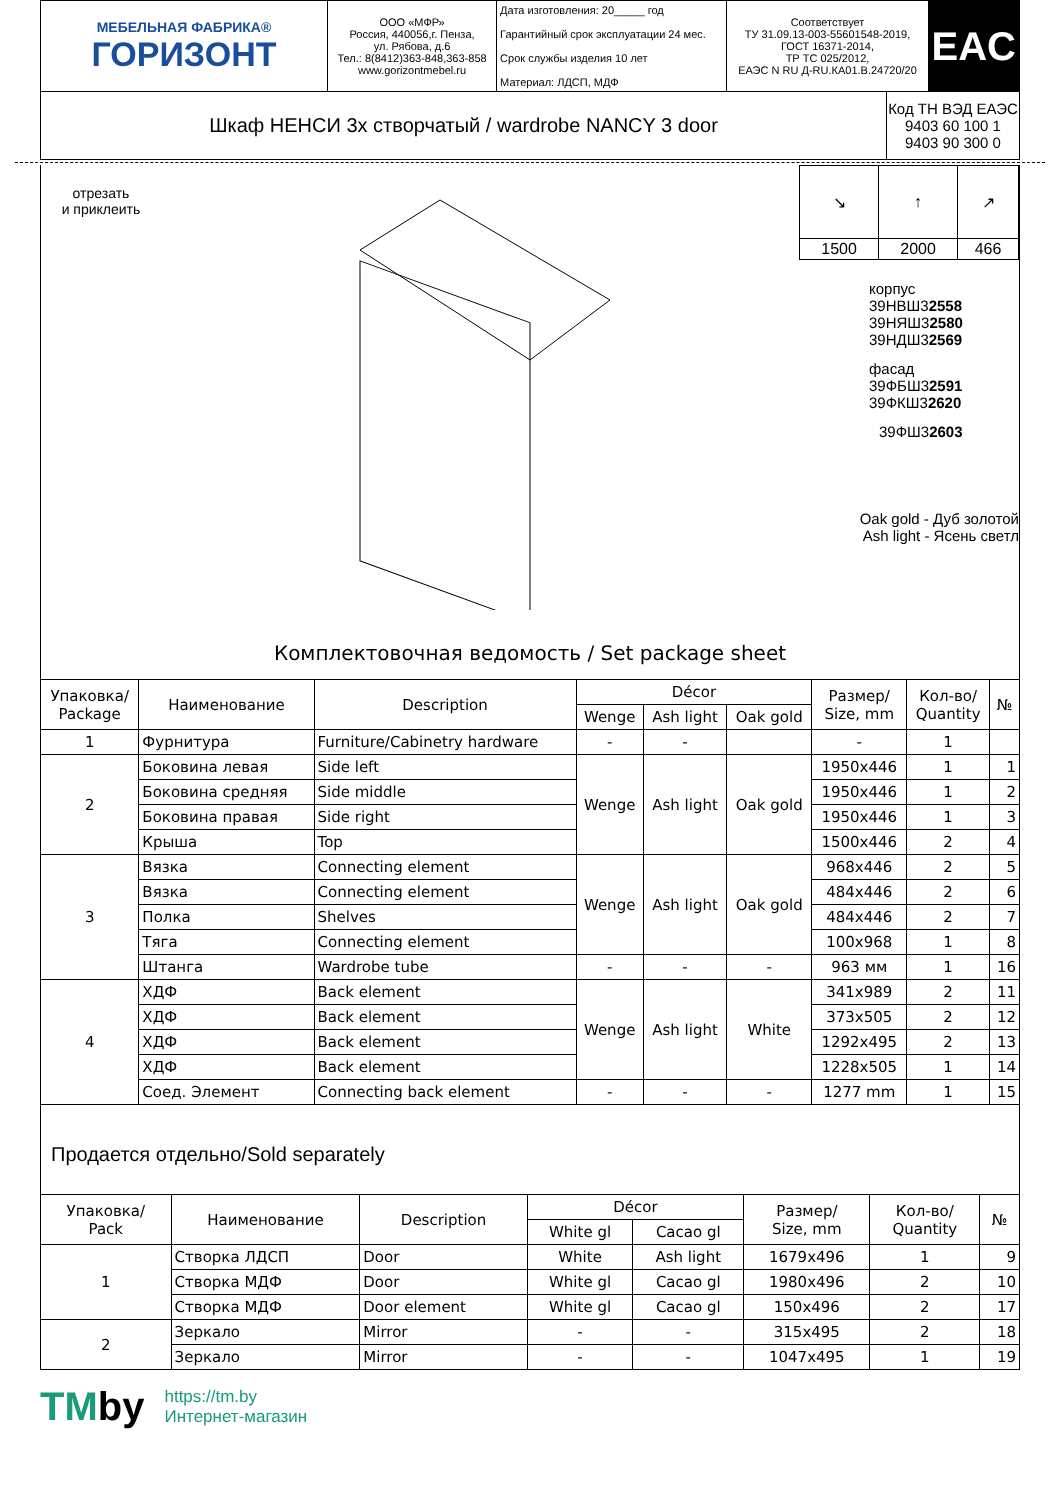| МЕБЕЛЬНАЯ ФАБРИКА® ГОРИЗОНТ | ООО «МФР» Россия, 440056,г. Пенза, ул. Рябова, д.6 Тел.: 8(8412)363-848,363-858 www.gorizontmebel.ru | Дата изготовления: 20_____ год Гарантийный срок эксплуатации 24 мес. Срок службы изделия 10 лет Материал: ЛДСП, МДФ | Соответствует ТУ 31.09.13-003-55601548-2019, ГОСТ 16371-2014, ТР ТС 025/2012, ЕАЭС N RU Д-RU.КА01.В.24720/20 | EAC |
| Шкаф НЕНСИ 3х створчатый / wardrobe NANCY 3 door | Код ТН ВЭД ЕАЭС 9403 60 100 1 9403 90 300 0 |
отрезать
и приклеить
| ↘ | ↑ | ↗ |
| 1500 | 2000 | 466 |
корпус
39НВШ32558
39НЯШ32580
39НДШ32569
фасад
39ФБШ32591
39ФКШ32620
39ФШ32603
Oak gold - Дуб золотой
Ash light - Ясень светл
Комплектовочная ведомость / Set package sheet
| Упаковка/ Package | Наименование | Description | Décor | | | Размер/ Size, mm | Кол-во/ Quantity | № |
| --- | --- | --- | --- | --- | --- | --- | --- | --- |
| | | | Wenge | Ash light | Oak gold | | | |
| 1 | Фурнитура | Furniture/Cabinetry hardware | - | - | | - | 1 | |
| 2 | Боковина левая | Side left | Wenge | Ash light | Oak gold | 1950x446 | 1 | 1 |
| | Боковина средняя | Side middle | | | | 1950x446 | 1 | 2 |
| | Боковина правая | Side right | | | | 1950x446 | 1 | 3 |
| | Крыша | Top | | | | 1500x446 | 2 | 4 |
| 3 | Вязка | Connecting element | Wenge | Ash light | Oak gold | 968x446 | 2 | 5 |
| | Вязка | Connecting element | | | | 484x446 | 2 | 6 |
| | Полка | Shelves | | | | 484x446 | 2 | 7 |
| | Тяга | Connecting element | | | | 100x968 | 1 | 8 |
| | Штанга | Wardrobe tube | - | - | - | 963 мм | 1 | 16 |
| 4 | ХДФ | Back element | Wenge | Ash light | White | 341x989 | 2 | 11 |
| | ХДФ | Back element | | | | 373x505 | 2 | 12 |
| | ХДФ | Back element | | | | 1292x495 | 2 | 13 |
| | ХДФ | Back element | | | | 1228x505 | 1 | 14 |
| | Соед. Элемент | Connecting back element | - | - | - | 1277 mm | 1 | 15 |
Продается отдельно/Sold separately
| Упаковка/ Pack | Наименование | Description | Décor | | Размер/ Size, mm | Кол-во/ Quantity | № |
| --- | --- | --- | --- | --- | --- | --- | --- |
| | | | White gl | Cacao gl | | | |
| 1 | Створка ЛДСП | Door | White | Ash light | 1679x496 | 1 | 9 |
| | Створка МДФ | Door | White gl | Cacao gl | 1980x496 | 2 | 10 |
| | Створка МДФ | Door element | White gl | Cacao gl | 150x496 | 2 | 17 |
| 2 | Зеркало | Mirror | - | - | 315x495 | 2 | 18 |
| | Зеркало | Mirror | - | - | 1047x495 | 1 | 19 |
TMby
https://tm.by
Интернет-магазин